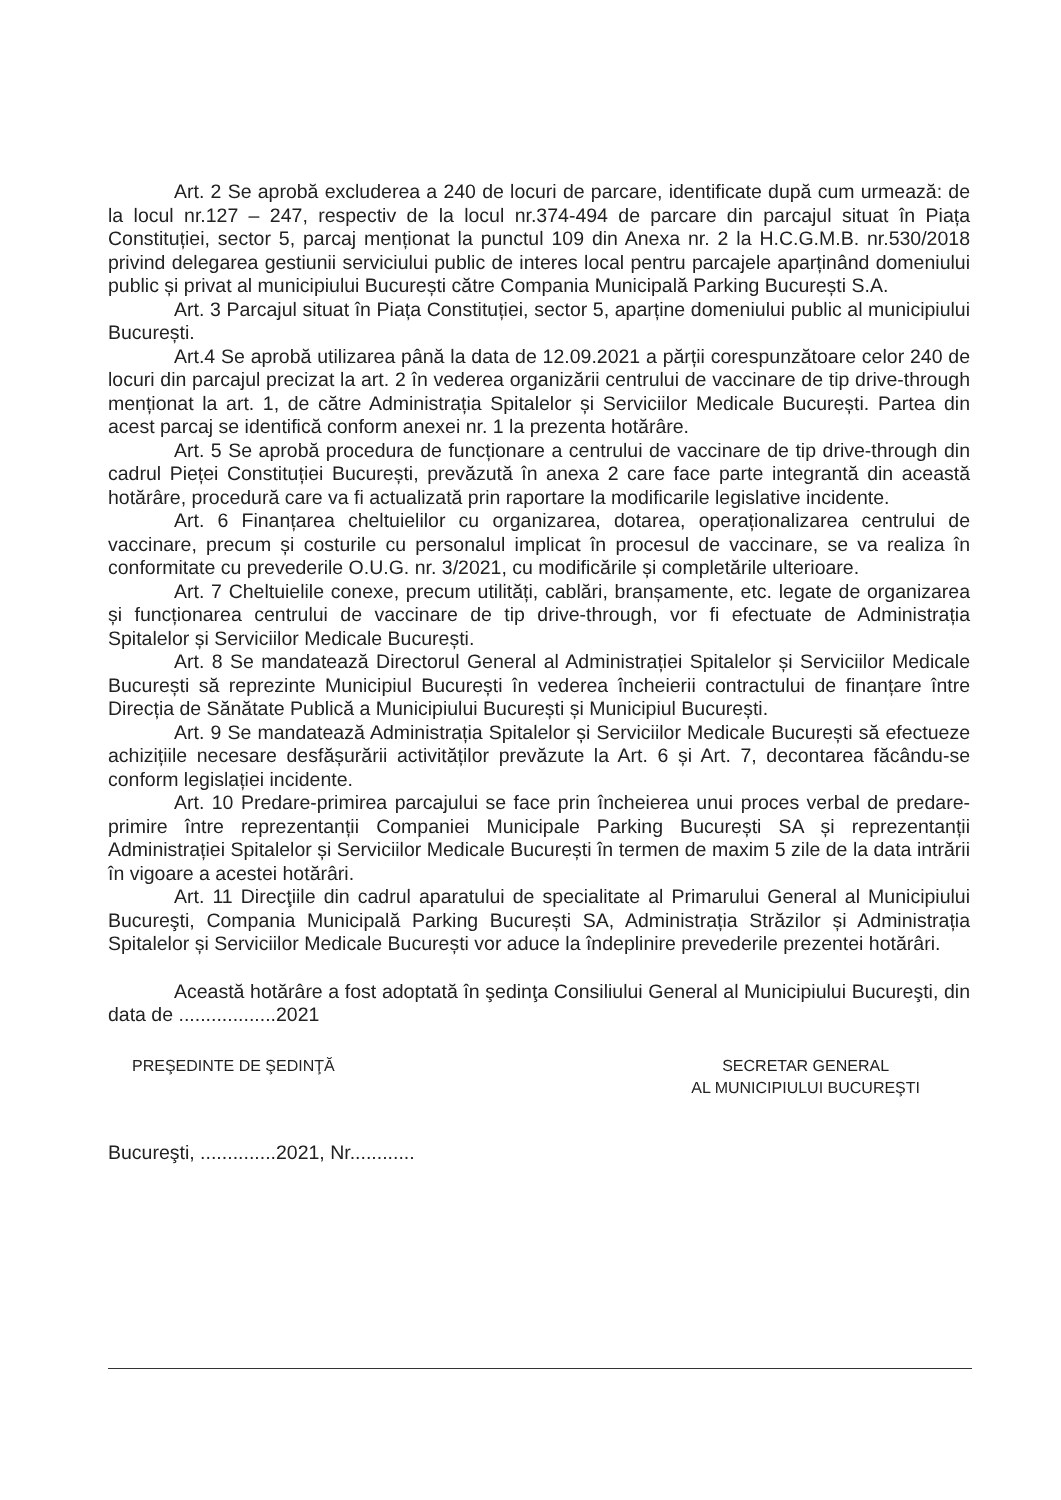Art. 2 Se aprobă excluderea a 240 de locuri de parcare, identificate după cum urmează: de la locul nr.127 – 247, respectiv de la locul nr.374-494 de parcare din parcajul situat în Piața Constituției, sector 5, parcaj menționat la punctul 109 din Anexa nr. 2 la H.C.G.M.B. nr.530/2018 privind delegarea gestiunii serviciului public de interes local pentru parcajele aparținând domeniului public și privat al municipiului București către Compania Municipală Parking București S.A.
Art. 3 Parcajul situat în Piața Constituției, sector 5, aparține domeniului public al municipiului București.
Art.4 Se aprobă utilizarea până la data de 12.09.2021 a părții corespunzătoare celor 240 de locuri din parcajul precizat la art. 2 în vederea organizării centrului de vaccinare de tip drive-through menționat la art. 1, de către Administrația Spitalelor și Serviciilor Medicale București. Partea din acest parcaj se identifică conform anexei nr. 1 la prezenta hotărâre.
Art. 5 Se aprobă procedura de funcționare a centrului de vaccinare de tip drive-through din cadrul Pieței Constituției București, prevăzută în anexa 2 care face parte integrantă din această hotărâre, procedură care va fi actualizată prin raportare la modificarile legislative incidente.
Art. 6 Finanțarea cheltuielilor cu organizarea, dotarea, operaționalizarea centrului de vaccinare, precum și costurile cu personalul implicat în procesul de vaccinare, se va realiza în conformitate cu prevederile O.U.G. nr. 3/2021, cu modificările și completările ulterioare.
Art. 7 Cheltuielile conexe, precum utilități, cablări, branșamente, etc. legate de organizarea și funcționarea centrului de vaccinare de tip drive-through, vor fi efectuate de Administrația Spitalelor și Serviciilor Medicale București.
Art. 8 Se mandatează Directorul General al Administrației Spitalelor și Serviciilor Medicale București să reprezinte Municipiul București în vederea încheierii contractului de finanțare între Direcția de Sănătate Publică a Municipiului București și Municipiul București.
Art. 9 Se mandatează Administrația Spitalelor și Serviciilor Medicale București să efectueze achizițiile necesare desfășurării activităților prevăzute la Art. 6 și Art. 7, decontarea făcându-se conform legislației incidente.
Art. 10 Predare-primirea parcajului se face prin încheierea unui proces verbal de predare-primire între reprezentanții Companiei Municipale Parking București SA și reprezentanții Administrației Spitalelor și Serviciilor Medicale București în termen de maxim 5 zile de la data intrării în vigoare a acestei hotărâri.
Art. 11 Direcţiile din cadrul aparatului de specialitate al Primarului General al Municipiului Bucureşti, Compania Municipală Parking București SA, Administrația Străzilor și Administrația Spitalelor și Serviciilor Medicale București vor aduce la îndeplinire prevederile prezentei hotărâri.
Această hotărâre a fost adoptată în şedinţa Consiliului General al Municipiului Bucureşti, din data de ..................2021
PREŞEDINTE DE ŞEDINŢĂ SECRETAR GENERAL
AL MUNICIPIULUI BUCUREŞTI
Bucureşti, ..............2021, Nr............